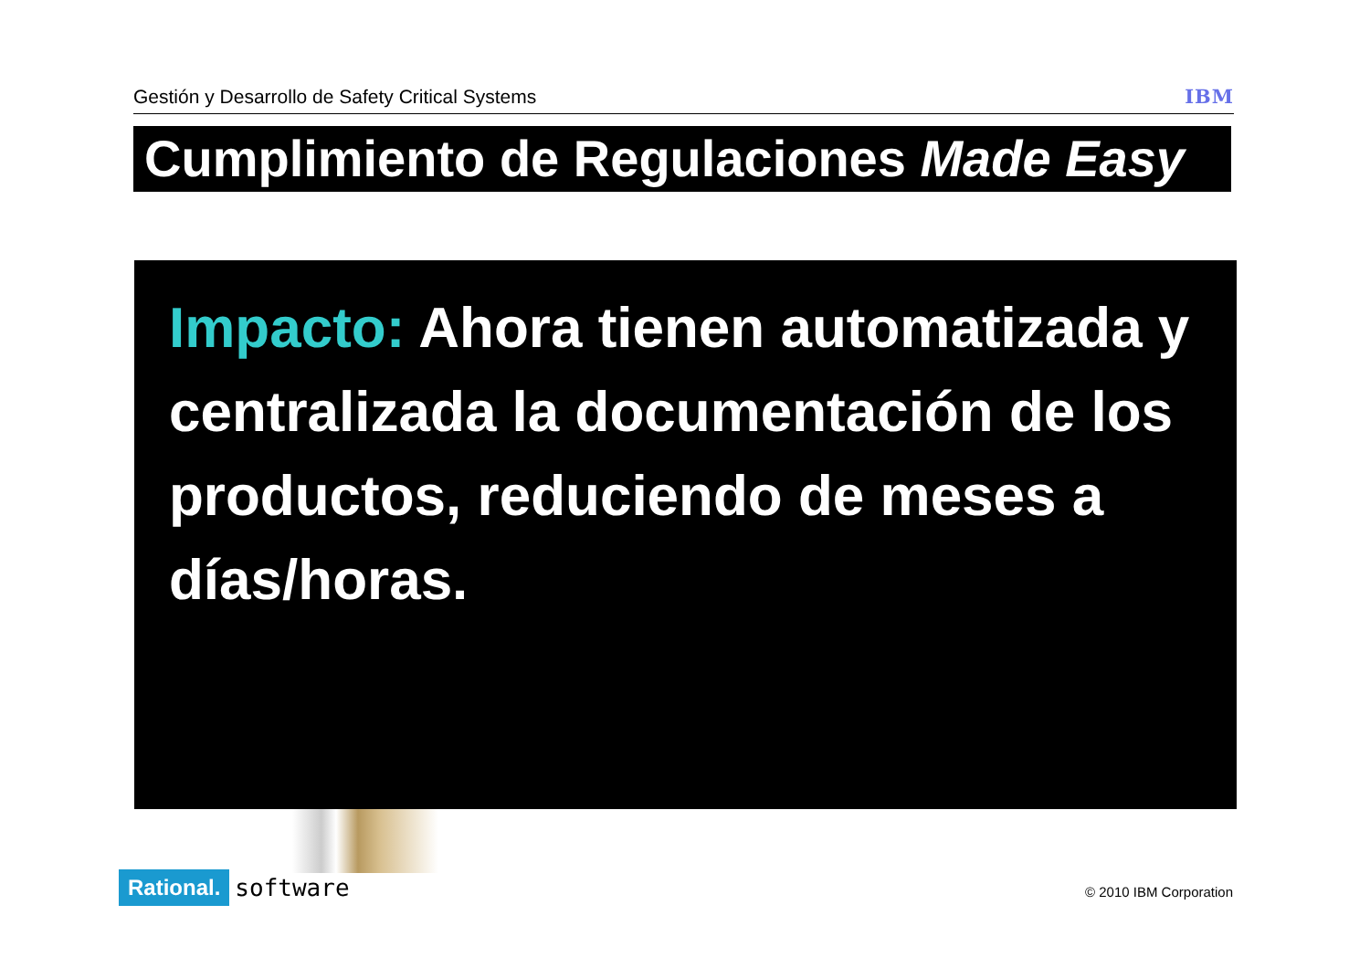Gestión y Desarrollo de Safety Critical Systems IBM
Cumplimiento de Regulaciones Made Easy
Impacto: Ahora tienen automatizada y centralizada la documentación de los productos, reduciendo de meses a días/horas.
Rational. software
© 2010 IBM Corporation